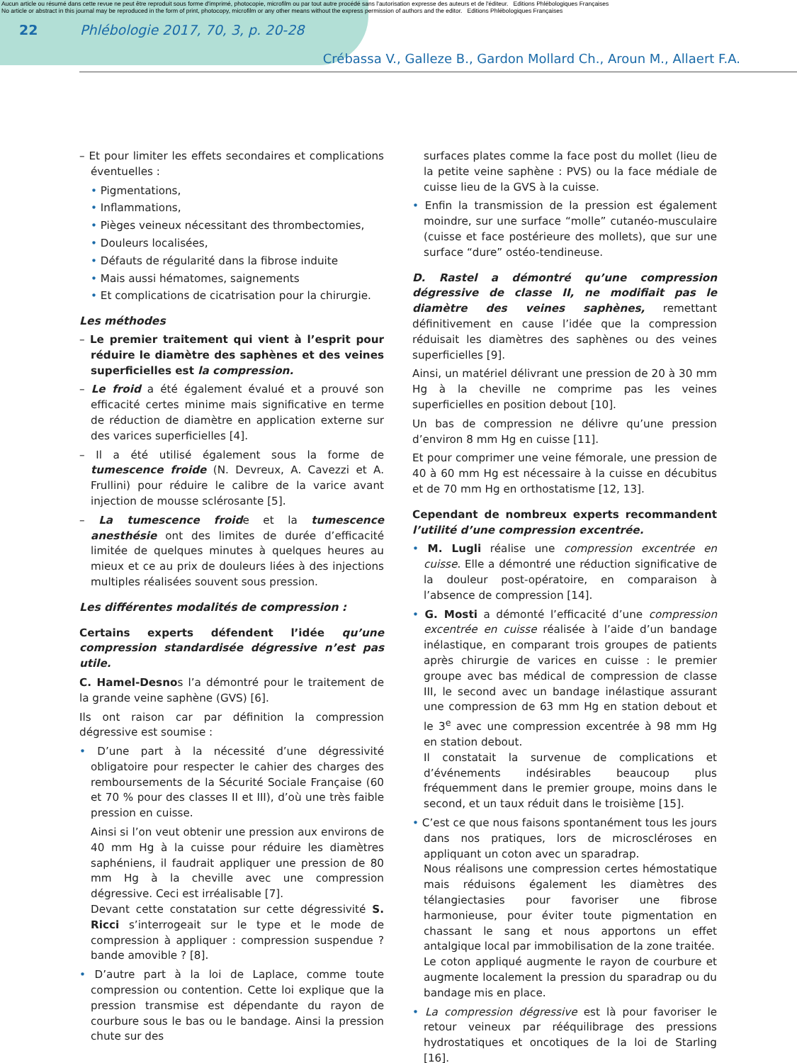Aucun article ou résumé dans cette revue ne peut être reproduit sous forme d'imprimé, photocopie, microfilm ou par tout autre procédé sans l'autorisation expresse des auteurs et de l'éditeur. Editions Phlébologiques Françaises
No article or abstract in this journal may be reproduced in the form of print, photocopy, microfilm or any other means without the express permission of authors and the editor. Editions Phlébologiques Françaises
22 Phlébologie 2017, 70, 3, p. 20-28
Crébassa V., Galleze B., Gardon Mollard Ch., Aroun M., Allaert F.A.
– Et pour limiter les effets secondaires et complications éventuelles :
• Pigmentations,
• Inflammations,
• Pièges veineux nécessitant des thrombectomies,
• Douleurs localisées,
• Défauts de régularité dans la fibrose induite
• Mais aussi hématomes, saignements
• Et complications de cicatrisation pour la chirurgie.
Les méthodes
– Le premier traitement qui vient à l’esprit pour réduire le diamètre des saphènes et des veines superficielles est la compression.
– Le froid a été également évalué et a prouvé son efficacité certes minime mais significative en terme de réduction de diamètre en application externe sur des varices superficielles [4].
– Il a été utilisé également sous la forme de tumescence froide (N. Devreux, A. Cavezzi et A. Frullini) pour réduire le calibre de la varice avant injection de mousse sclérosante [5].
– La tumescence froide et la tumescence anesthésie ont des limites de durée d’efficacité limitée de quelques minutes à quelques heures au mieux et ce au prix de douleurs liées à des injections multiples réalisées souvent sous pression.
Les différentes modalités de compression :
Certains experts défendent l’idée qu’une compression standardisée dégressive n’est pas utile.
C. Hamel-Desnos l’a démontré pour le traitement de la grande veine saphène (GVS) [6].
Ils ont raison car par définition la compression dégressive est soumise :
• D’une part à la nécessité d’une dégressivité obligatoire pour respecter le cahier des charges des remboursements de la Sécurité Sociale Française (60 et 70 % pour des classes II et III), d’où une très faible pression en cuisse.
Ainsi si l’on veut obtenir une pression aux environs de 40 mm Hg à la cuisse pour réduire les diamètres saphéniens, il faudrait appliquer une pression de 80 mm Hg à la cheville avec une compression dégressive. Ceci est irréalisable [7].
Devant cette constatation sur cette dégressivité S. Ricci s’interrogeait sur le type et le mode de compression à appliquer : compression suspendue ? bande amovible ? [8].
• D’autre part à la loi de Laplace, comme toute compression ou contention. Cette loi explique que la pression transmise est dépendante du rayon de courbure sous le bas ou le bandage. Ainsi la pression chute sur des
surfaces plates comme la face post du mollet (lieu de la petite veine saphène : PVS) ou la face médiale de cuisse lieu de la GVS à la cuisse.
• Enfin la transmission de la pression est également moindre, sur une surface “molle” cutanéo-musculaire (cuisse et face postérieure des mollets), que sur une surface “dure” ostéo-tendineuse.
D. Rastel a démontré qu’une compression dégressive de classe II, ne modifiait pas le diamètre des veines saphènes, remettant définitivement en cause l’idée que la compression réduisait les diamètres des saphènes ou des veines superficielles [9].
Ainsi, un matériel délivrant une pression de 20 à 30 mm Hg à la cheville ne comprime pas les veines superficielles en position debout [10].
Un bas de compression ne délivre qu’une pression d’environ 8 mm Hg en cuisse [11].
Et pour comprimer une veine fémorale, une pression de 40 à 60 mm Hg est nécessaire à la cuisse en décubitus et de 70 mm Hg en orthostatisme [12, 13].
Cependant de nombreux experts recommandent l’utilité d’une compression excentrée.
• M. Lugli réalise une compression excentrée en cuisse. Elle a démontré une réduction significative de la douleur post-opératoire, en comparaison à l’absence de compression [14].
• G. Mosti a démonté l’efficacité d’une compression excentrée en cuisse réalisée à l’aide d’un bandage inélastique, en comparant trois groupes de patients après chirurgie de varices en cuisse : le premier groupe avec bas médical de compression de classe III, le second avec un bandage inélastique assurant une compression de 63 mm Hg en station debout et le 3<sup>e</sup> avec une compression excentrée à 98 mm Hg en station debout.
Il constatait la survenue de complications et d’événements indésirables beaucoup plus fréquemment dans le premier groupe, moins dans le second, et un taux réduit dans le troisième [15].
• C’est ce que nous faisons spontanément tous les jours dans nos pratiques, lors de microscléroses en appliquant un coton avec un sparadrap.
Nous réalisons une compression certes hémostatique mais réduisons également les diamètres des télangiectasies pour favoriser une fibrose harmonieuse, pour éviter toute pigmentation en chassant le sang et nous apportons un effet antalgique local par immobilisation de la zone traitée.
Le coton appliqué augmente le rayon de courbure et augmente localement la pression du sparadrap ou du bandage mis en place.
• La compression dégressive est là pour favoriser le retour veineux par rééquilibrage des pressions hydrostatiques et oncotiques de la loi de Starling [16].